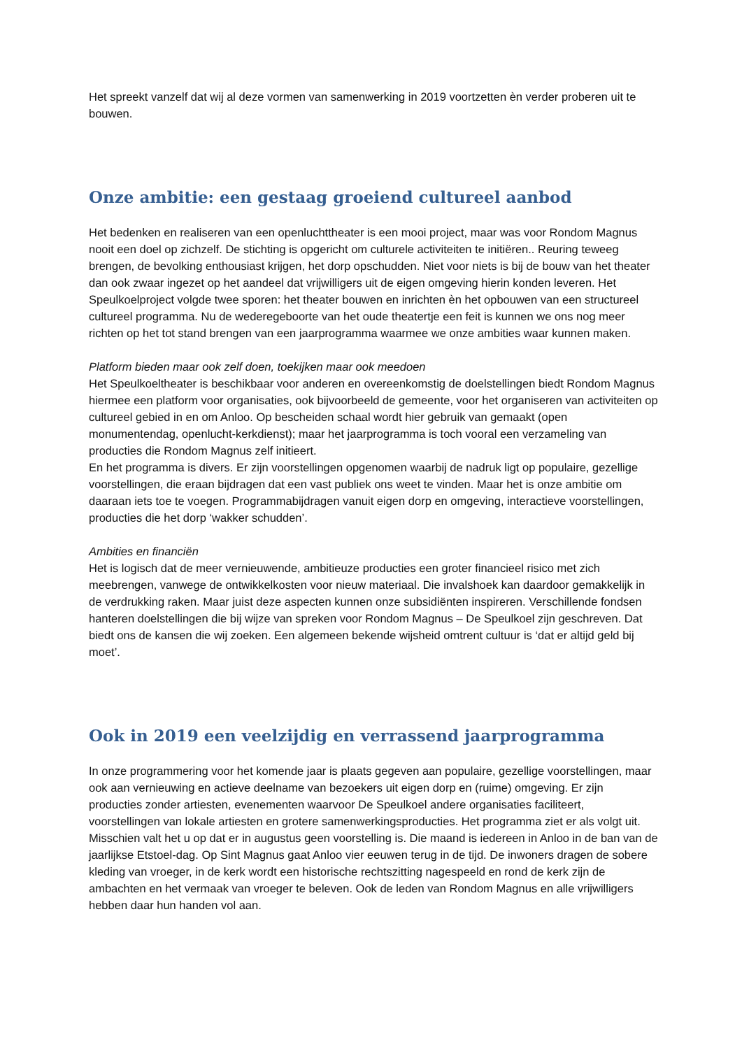Het spreekt vanzelf dat wij al deze vormen van samenwerking in 2019 voortzetten èn verder proberen uit te bouwen.
Onze ambitie: een gestaag groeiend cultureel aanbod
Het bedenken en realiseren van een openluchttheater is een mooi project, maar was voor Rondom Magnus nooit een doel op zichzelf. De stichting is opgericht om culturele activiteiten te initiëren.. Reuring teweeg brengen, de bevolking enthousiast krijgen, het dorp opschudden. Niet voor niets is bij de bouw van het theater dan ook zwaar ingezet op het aandeel dat vrijwilligers uit de eigen omgeving hierin konden leveren. Het Speulkoelproject volgde twee sporen: het theater bouwen en inrichten èn het opbouwen van een structureel cultureel programma. Nu de wederegeboorte van het oude theatertje een feit is kunnen we ons nog meer richten op het tot stand brengen van een jaarprogramma waarmee we onze ambities waar kunnen maken.
Platform bieden maar ook zelf doen, toekijken maar ook meedoen
Het Speulkoeltheater is beschikbaar voor anderen en overeenkomstig de doelstellingen biedt Rondom Magnus hiermee een platform voor organisaties, ook bijvoorbeeld de gemeente, voor het organiseren van activiteiten op cultureel gebied in en om Anloo. Op bescheiden schaal wordt hier gebruik van gemaakt (open monumentendag, openlucht-kerkdienst); maar het jaarprogramma is toch vooral een verzameling van producties die Rondom Magnus zelf initieert.
En het programma is divers. Er zijn voorstellingen opgenomen waarbij de nadruk ligt op populaire, gezellige voorstellingen, die eraan bijdragen dat een vast publiek ons weet te vinden. Maar het is onze ambitie om daaraan iets toe te voegen. Programmabijdragen vanuit eigen dorp en omgeving, interactieve voorstellingen, producties die het dorp ‘wakker schudden’.
Ambities en financiën
Het is logisch dat de meer vernieuwende, ambitieuze producties een groter financieel risico met zich meebrengen, vanwege de ontwikkelkosten voor nieuw materiaal. Die invalshoek kan daardoor gemakkelijk in de verdrukking raken. Maar juist deze aspecten kunnen onze subsidiënten inspireren. Verschillende fondsen hanteren doelstellingen die bij wijze van spreken voor Rondom Magnus – De Speulkoel zijn geschreven. Dat biedt ons de kansen die wij zoeken. Een algemeen bekende wijsheid omtrent cultuur is ‘dat er altijd geld bij moet’.
Ook in 2019 een veelzijdig en verrassend jaarprogramma
In onze programmering voor het komende jaar is plaats gegeven aan populaire, gezellige voorstellingen, maar ook aan vernieuwing en actieve deelname van bezoekers uit eigen dorp en (ruime) omgeving. Er zijn producties zonder artiesten, evenementen waarvoor De Speulkoel andere organisaties faciliteert, voorstellingen van lokale artiesten en grotere samenwerkingsproducties. Het programma ziet er als volgt uit.
Misschien valt het u op dat er in augustus geen voorstelling is. Die maand is iedereen in Anloo in de ban van de jaarlijkse Etstoel-dag. Op Sint Magnus gaat Anloo vier eeuwen terug in de tijd. De inwoners dragen de sobere kleding van vroeger, in de kerk wordt een historische rechtszitting nagespeeld en rond de kerk zijn de ambachten en het vermaak van vroeger te beleven. Ook de leden van Rondom Magnus en alle vrijwilligers hebben daar hun handen vol aan.